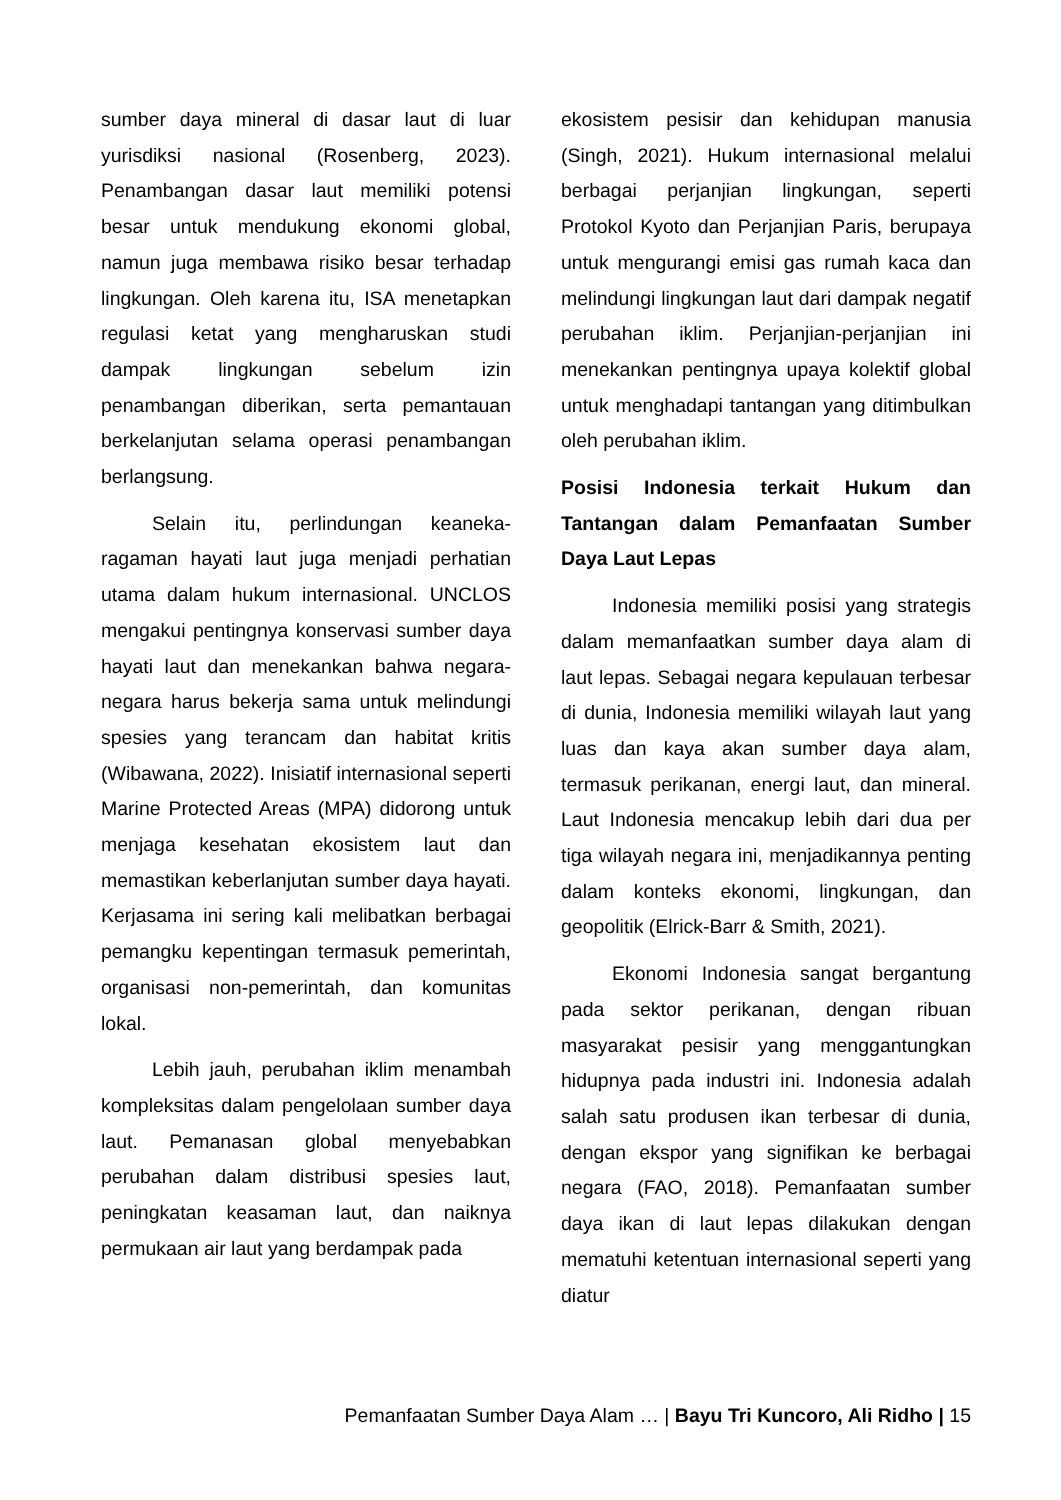sumber daya mineral di dasar laut di luar yurisdiksi nasional (Rosenberg, 2023). Penambangan dasar laut memiliki potensi besar untuk mendukung ekonomi global, namun juga membawa risiko besar terhadap lingkungan. Oleh karena itu, ISA menetapkan regulasi ketat yang mengharuskan studi dampak lingkungan sebelum izin penambangan diberikan, serta pemantauan berkelanjutan selama operasi penambangan berlangsung.
Selain itu, perlindungan keaneka-ragaman hayati laut juga menjadi perhatian utama dalam hukum internasional. UNCLOS mengakui pentingnya konservasi sumber daya hayati laut dan menekankan bahwa negara-negara harus bekerja sama untuk melindungi spesies yang terancam dan habitat kritis (Wibawana, 2022). Inisiatif internasional seperti Marine Protected Areas (MPA) didorong untuk menjaga kesehatan ekosistem laut dan memastikan keberlanjutan sumber daya hayati. Kerjasama ini sering kali melibatkan berbagai pemangku kepentingan termasuk pemerintah, organisasi non-pemerintah, dan komunitas lokal.
Lebih jauh, perubahan iklim menambah kompleksitas dalam pengelolaan sumber daya laut. Pemanasan global menyebabkan perubahan dalam distribusi spesies laut, peningkatan keasaman laut, dan naiknya permukaan air laut yang berdampak pada
ekosistem pesisir dan kehidupan manusia (Singh, 2021). Hukum internasional melalui berbagai perjanjian lingkungan, seperti Protokol Kyoto dan Perjanjian Paris, berupaya untuk mengurangi emisi gas rumah kaca dan melindungi lingkungan laut dari dampak negatif perubahan iklim. Perjanjian-perjanjian ini menekankan pentingnya upaya kolektif global untuk menghadapi tantangan yang ditimbulkan oleh perubahan iklim.
Posisi Indonesia terkait Hukum dan Tantangan dalam Pemanfaatan Sumber Daya Laut Lepas
Indonesia memiliki posisi yang strategis dalam memanfaatkan sumber daya alam di laut lepas. Sebagai negara kepulauan terbesar di dunia, Indonesia memiliki wilayah laut yang luas dan kaya akan sumber daya alam, termasuk perikanan, energi laut, dan mineral. Laut Indonesia mencakup lebih dari dua per tiga wilayah negara ini, menjadikannya penting dalam konteks ekonomi, lingkungan, dan geopolitik (Elrick-Barr & Smith, 2021).
Ekonomi Indonesia sangat bergantung pada sektor perikanan, dengan ribuan masyarakat pesisir yang menggantungkan hidupnya pada industri ini. Indonesia adalah salah satu produsen ikan terbesar di dunia, dengan ekspor yang signifikan ke berbagai negara (FAO, 2018). Pemanfaatan sumber daya ikan di laut lepas dilakukan dengan mematuhi ketentuan internasional seperti yang diatur
Pemanfaatan Sumber Daya Alam … | Bayu Tri Kuncoro, Ali Ridho | 15